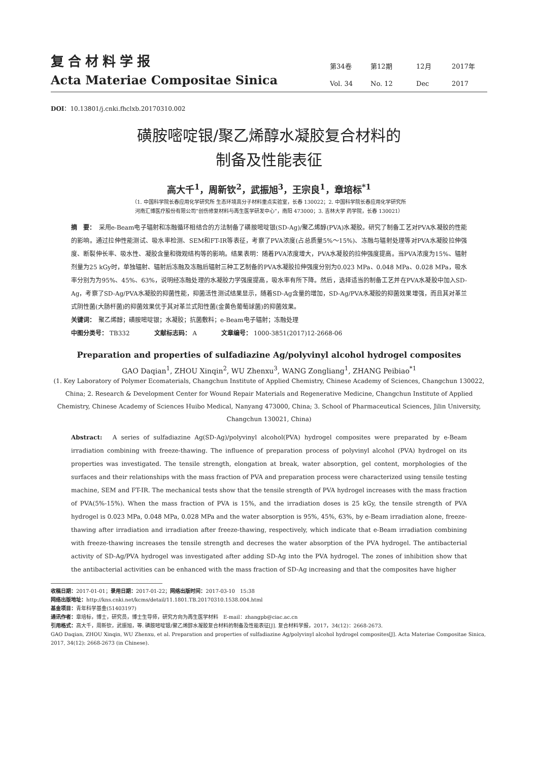复合材料学报
Acta Materiae Compositae Sinica
第34卷 第12期 12月 2017年 Vol. 34 No. 12 Dec 2017
DOI：10.13801/j.cnki.fhclxb.20170310.002
磺胺嘧啶银/聚乙烯醇水凝胶复合材料的
制备及性能表征
高大千<sup>1</sup>，周新钦<sup>2</sup>，武振旭<sup>3</sup>，王宗良<sup>1</sup>，章培标<sup>*1</sup>
（1. 中国科学院长春应用化学研究所 生态环境高分子材料重点实验室，长春 130022；2. 中国科学院长春应用化学研究所
河南汇博医疗股份有限公司“创伤修复材料与再生医学研发中心”，南阳 473000；3. 吉林大学 药学院，长春 130021）
摘　要：　采用e-Beam电子辐射和冻融循环相结合的方法制备了磺胺嘧啶银(SD-Ag)/聚乙烯醇(PVA)水凝胶。研究了制备工艺对PVA水凝胶的性能的影响。通过拉伸性能测试、吸水率检测、SEM和FT-IR等表征，考察了PVA浓度(占总质量5%～15%)、冻融与辐射处理等对PVA水凝胶拉伸强度、断裂伸长率、吸水性、凝胶含量和微观结构等的影响。结果表明：随着PVA浓度增大，PVA水凝胶的拉伸强度提高。当PVA浓度为15%、辐射剂量为25 kGy时，单独辐射、辐射后冻融及冻融后辐射三种工艺制备的PVA水凝胶拉伸强度分别为0.023 MPa、0.048 MPa、0.028 MPa，吸水率分别为为95%、45%、63%，说明经冻融处理的水凝胶力学强度提高，吸水率有所下降。然后，选择适当的制备工艺并在PVA水凝胶中加入SD-Ag，考察了SD-Ag/PVA水凝胶的抑菌性能，抑菌活性测试结果显示，随着SD-Ag含量的增加，SD-Ag/PVA水凝胶的抑菌效果增强，而且其对革兰式阴性菌(大肠杆菌)的抑菌效果优于其对革兰式阳性菌(金黄色葡萄球菌)的抑菌效果。
关键词：　聚乙烯醇；磺胺嘧啶银；水凝胶；抗菌敷料；e-Beam电子辐射；冻融处理
中图分类号： TB332　　　　文献标志码： A　　　　文章编号： 1000-3851(2017)12-2668-06
Preparation and properties of sulfadiazine Ag/polyvinyl alcohol hydrogel composites
GAO Daqian<sup>1</sup>, ZHOU Xinqin<sup>2</sup>, WU Zhenxu<sup>3</sup>, WANG Zongliang<sup>1</sup>, ZHANG Peibiao<sup>*1</sup>
(1. Key Laboratory of Polymer Ecomaterials, Changchun Institute of Applied Chemistry, Chinese Academy of Sciences, Changchun 130022, China; 2. Research & Development Center for Wound Repair Materials and Regenerative Medicine, Changchun Institute of Applied Chemistry, Chinese Academy of Sciences Huibo Medical, Nanyang 473000, China; 3. School of Pharmaceutical Sciences, Jilin University, Changchun 130021, China)
Abstract:　A series of sulfadiazine Ag(SD-Ag)/polyvinyl alcohol(PVA) hydrogel composites were preparated by e-Beam irradiation combining with freeze-thawing. The influence of preparation process of polyvinyl alcohol (PVA) hydrogel on its properties was investigated. The tensile strength, elongation at break, water absorption, gel content, morphologies of the surfaces and their relationships with the mass fraction of PVA and preparation process were characterized using tensile testing machine, SEM and FT-IR. The mechanical tests show that the tensile strength of PVA hydrogel increases with the mass fraction of PVA(5%-15%). When the mass fraction of PVA is 15%, and the irradiation doses is 25 kGy, the tensile strength of PVA hydrogel is 0.023 MPa, 0.048 MPa, 0.028 MPa and the water absorption is 95%, 45%, 63%, by e-Beam irradiation alone, freeze-thawing after irradiation and irradiation after freeze-thawing, respectively, which indicate that e-Beam irradiation combining with freeze-thawing increases the tensile strength and decreses the water absorption of the PVA hydrogel. The antibacterial activity of SD-Ag/PVA hydrogel was investigated after adding SD-Ag into the PVA hydrogel. The zones of inhibition show that the antibacterial activities can be enhanced with the mass fraction of SD-Ag increasing and that the composites have higher
收稿日期：2017-01-01；录用日期：2017-01-22；网络出版时间：2017-03-10　15:38
网络出版地址：http://kns.cnki.net/kcms/detail/11.1801.TB.20170310.1538.004.html
基金项目：青年科学基金(51403197)
通讯作者：章培标，博士，研究员，博士生导师，研究方向为再生医学材料　E-mail：zhangpb@ciac.ac.cn
引用格式：高大千，周新钦，武振旭，等. 磺胺嘧啶银/聚乙烯醇水凝胶复合材料的制备及性能表征[J]. 复合材料学报，2017，34(12)：2668-2673.
GAO Daqian, ZHOU Xinqin, WU Zhenxu, et al. Preparation and properties of sulfadiazine Ag/polyvinyl alcohol hydrogel composites[J]. Acta Materiae Compositae Sinica, 2017, 34(12): 2668-2673 (in Chinese).